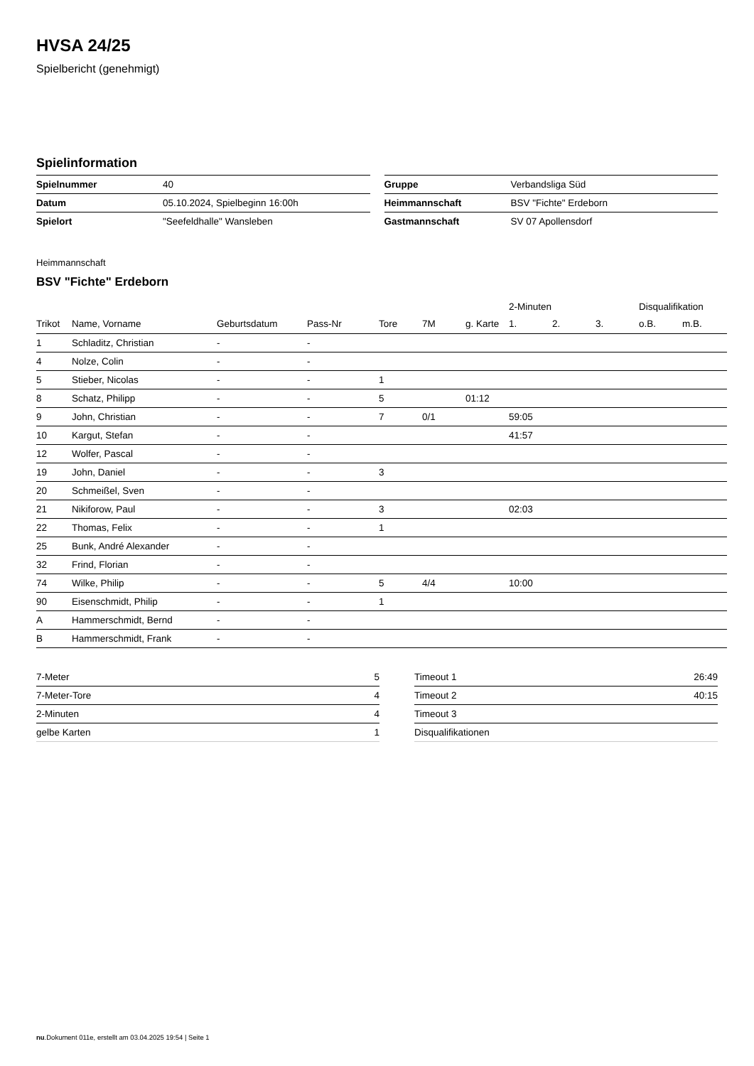HVSA 24/25
Spielbericht (genehmigt)
Spielinformation
| Spielnummer | 40 |
| Datum | 05.10.2024, Spielbeginn 16:00h |
| Spielort | "Seefeldhalle" Wansleben |
| Gruppe | Verbandsliga Süd |
| Heimmannschaft | BSV "Fichte" Erdeborn |
| Gastmannschaft | SV 07 Apollensdorf |
Heimmannschaft
BSV "Fichte" Erdeborn
| | | | | | | | 2-Minuten | | | Disqualifikation | |
| --- | --- | --- | --- | --- | --- | --- | --- | --- | --- | --- | --- |
| Trikot | Name, Vorname | Geburtsdatum | Pass-Nr | Tore | 7M | g. Karte | 1. | 2. | 3. | o.B. | m.B. |
| 1 | Schladitz, Christian | - | - | | | | | | | | |
| 4 | Nolze, Colin | - | - | | | | | | | | |
| 5 | Stieber, Nicolas | - | - | 1 | | | | | | | |
| 8 | Schatz, Philipp | - | - | 5 | | 01:12 | | | | | |
| 9 | John, Christian | - | - | 7 | 0/1 | | 59:05 | | | | |
| 10 | Kargut, Stefan | - | - | | | | 41:57 | | | | |
| 12 | Wolfer, Pascal | - | - | | | | | | | | |
| 19 | John, Daniel | - | - | 3 | | | | | | | |
| 20 | Schmeißel, Sven | - | - | | | | | | | | |
| 21 | Nikiforow, Paul | - | - | 3 | | | 02:03 | | | | |
| 22 | Thomas, Felix | - | - | 1 | | | | | | | |
| 25 | Bunk, André Alexander | - | - | | | | | | | | |
| 32 | Frind, Florian | - | - | | | | | | | | |
| 74 | Wilke, Philip | - | - | 5 | 4/4 | | 10:00 | | | | |
| 90 | Eisenschmidt, Philip | - | - | 1 | | | | | | | |
| A | Hammerschmidt, Bernd | - | - | | | | | | | | |
| B | Hammerschmidt, Frank | - | - | | | | | | | | |
| 7-Meter | 5 |
| 7-Meter-Tore | 4 |
| 2-Minuten | 4 |
| gelbe Karten | 1 |
| Timeout 1 | 26:49 |
| Timeout 2 | 40:15 |
| Timeout 3 | |
| Disqualifikationen | |
nu.Dokument 011e, erstellt am 03.04.2025 19:54 | Seite 1